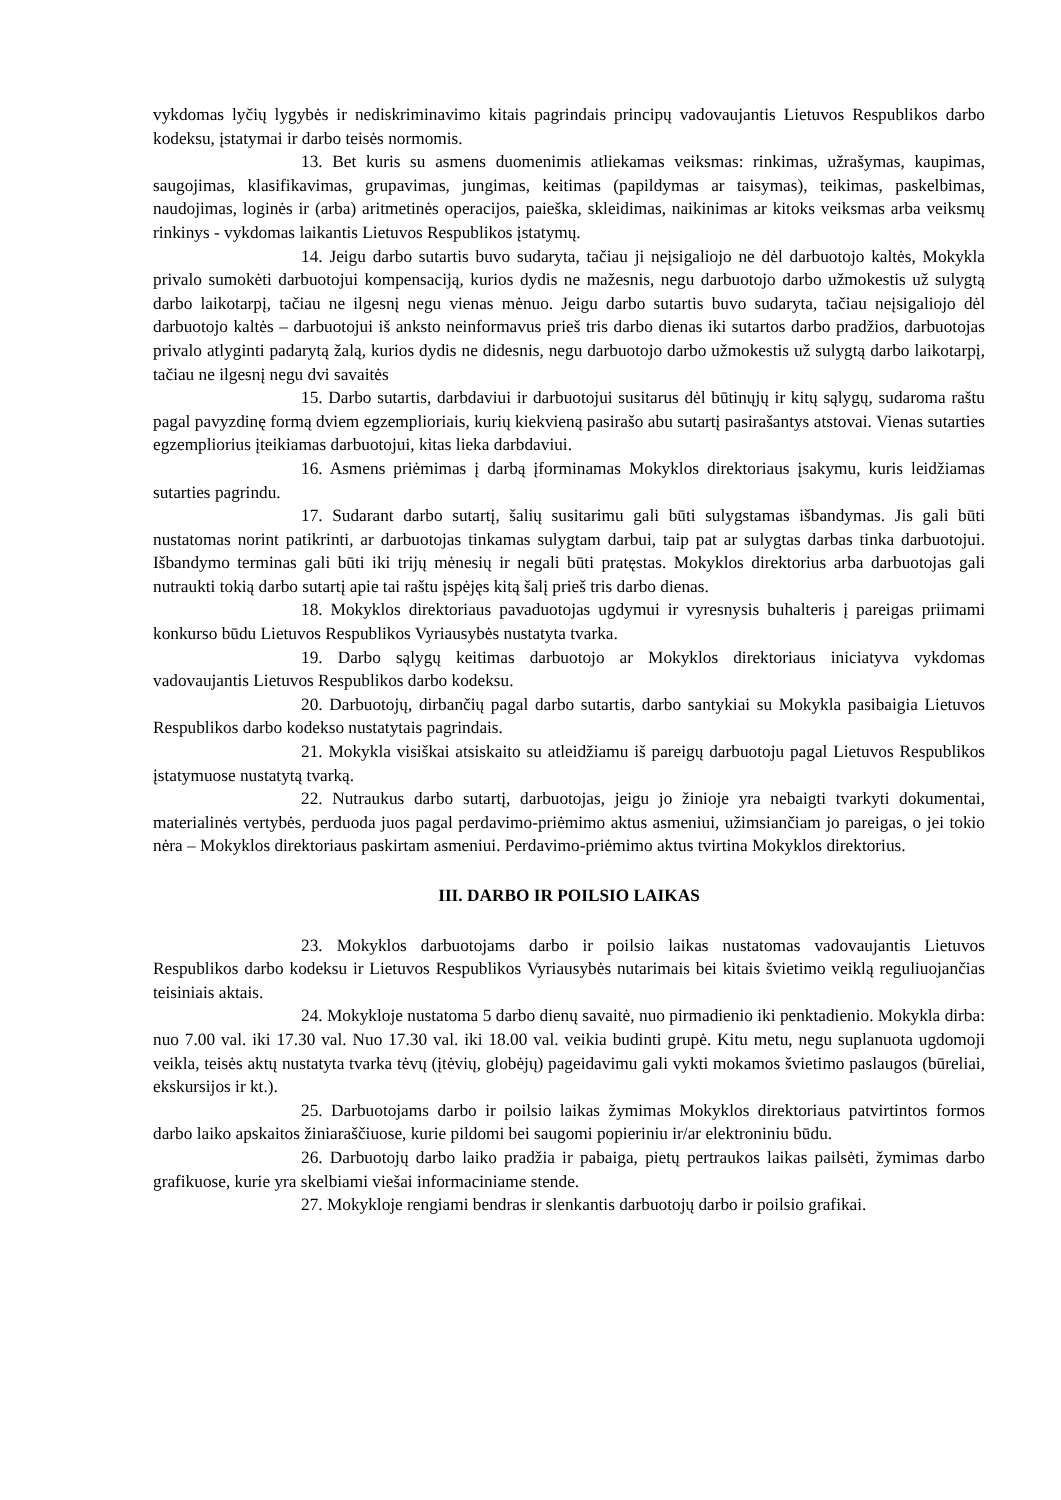vykdomas lyčių lygybės ir nediskriminavimo kitais pagrindais principų vadovaujantis Lietuvos Respublikos darbo kodeksu, įstatymai ir darbo teisės normomis.
13. Bet kuris su asmens duomenimis atliekamas veiksmas: rinkimas, užrašymas, kaupimas, saugojimas, klasifikavimas, grupavimas, jungimas, keitimas (papildymas ar taisymas), teikimas, paskelbimas, naudojimas, loginės ir (arba) aritmetinės operacijos, paieška, skleidimas, naikinimas ar kitoks veiksmas arba veiksmų rinkinys - vykdomas laikantis Lietuvos Respublikos įstatymų.
14. Jeigu darbo sutartis buvo sudaryta, tačiau ji neįsigaliojo ne dėl darbuotojo kaltės, Mokykla privalo sumokėti darbuotojui kompensaciją, kurios dydis ne mažesnis, negu darbuotojo darbo užmokestis už sulygtą darbo laikotarpį, tačiau ne ilgesnį negu vienas mėnuo. Jeigu darbo sutartis buvo sudaryta, tačiau neįsigaliojo dėl darbuotojo kaltės – darbuotojui iš anksto neinformavus prieš tris darbo dienas iki sutartos darbo pradžios, darbuotojas privalo atlyginti padarytą žalą, kurios dydis ne didesnis, negu darbuotojo darbo užmokestis už sulygtą darbo laikotarpį, tačiau ne ilgesnį negu dvi savaitės
15. Darbo sutartis, darbdaviui ir darbuotojui susitarus dėl būtinųjų ir kitų sąlygų, sudaroma raštu pagal pavyzdinę formą dviem egzemplioriais, kurių kiekvieną pasirašo abu sutartį pasirašantys atstovai. Vienas sutarties egzempliorius įteikiamas darbuotojui, kitas lieka darbdaviui.
16. Asmens priėmimas į darbą įforminamas Mokyklos direktoriaus įsakymu, kuris leidžiamas sutarties pagrindu.
17. Sudarant darbo sutartį, šalių susitarimu gali būti sulygstamas išbandymas. Jis gali būti nustatomas norint patikrinti, ar darbuotojas tinkamas sulygtam darbui, taip pat ar sulygtas darbas tinka darbuotojui. Išbandymo terminas gali būti iki trijų mėnesių ir negali būti pratęstas. Mokyklos direktorius arba darbuotojas gali nutraukti tokią darbo sutartį apie tai raštu įspėjęs kitą šalį prieš tris darbo dienas.
18. Mokyklos direktoriaus pavaduotojas ugdymui ir vyresnysis buhalteris į pareigas priimami konkurso būdu Lietuvos Respublikos Vyriausybės nustatyta tvarka.
19. Darbo sąlygų keitimas darbuotojo ar Mokyklos direktoriaus iniciatyva vykdomas vadovaujantis Lietuvos Respublikos darbo kodeksu.
20. Darbuotojų, dirbančių pagal darbo sutartis, darbo santykiai su Mokykla pasibaigia Lietuvos Respublikos darbo kodekso nustatytais pagrindais.
21. Mokykla visiškai atsiskaito su atleidžiamu iš pareigų darbuotoju pagal Lietuvos Respublikos įstatymuose nustatytą tvarką.
22. Nutraukus darbo sutartį, darbuotojas, jeigu jo žinioje yra nebaigti tvarkyti dokumentai, materialinės vertybės, perduoda juos pagal perdavimo-priėmimo aktus asmeniui, užimsiančiam jo pareigas, o jei tokio nėra – Mokyklos direktoriaus paskirtam asmeniui. Perdavimo-priėmimo aktus tvirtina Mokyklos direktorius.
III. DARBO IR POILSIO LAIKAS
23. Mokyklos darbuotojams darbo ir poilsio laikas nustatomas vadovaujantis Lietuvos Respublikos darbo kodeksu ir Lietuvos Respublikos Vyriausybės nutarimais bei kitais švietimo veiklą reguliuojančias teisiniais aktais.
24. Mokykloje nustatoma 5 darbo dienų savaitė, nuo pirmadienio iki penktadienio. Mokykla dirba: nuo 7.00 val. iki 17.30 val. Nuo 17.30 val. iki 18.00 val. veikia budinti grupė. Kitu metu, negu suplanuota ugdomoji veikla, teisės aktų nustatyta tvarka tėvų (įtėvių, globėjų) pageidavimu gali vykti mokamos švietimo paslaugos (būreliai, ekskursijos ir kt.).
25. Darbuotojams darbo ir poilsio laikas žymimas Mokyklos direktoriaus patvirtintos formos darbo laiko apskaitos žiniaraščiuose, kurie pildomi bei saugomi popieriniu ir/ar elektroniniu būdu.
26. Darbuotojų darbo laiko pradžia ir pabaiga, pietų pertraukos laikas pailsėti, žymimas darbo grafikuose, kurie yra skelbiami viešai informaciniame stende.
27. Mokykloje rengiami bendras ir slenkantis darbuotojų darbo ir poilsio grafikai.